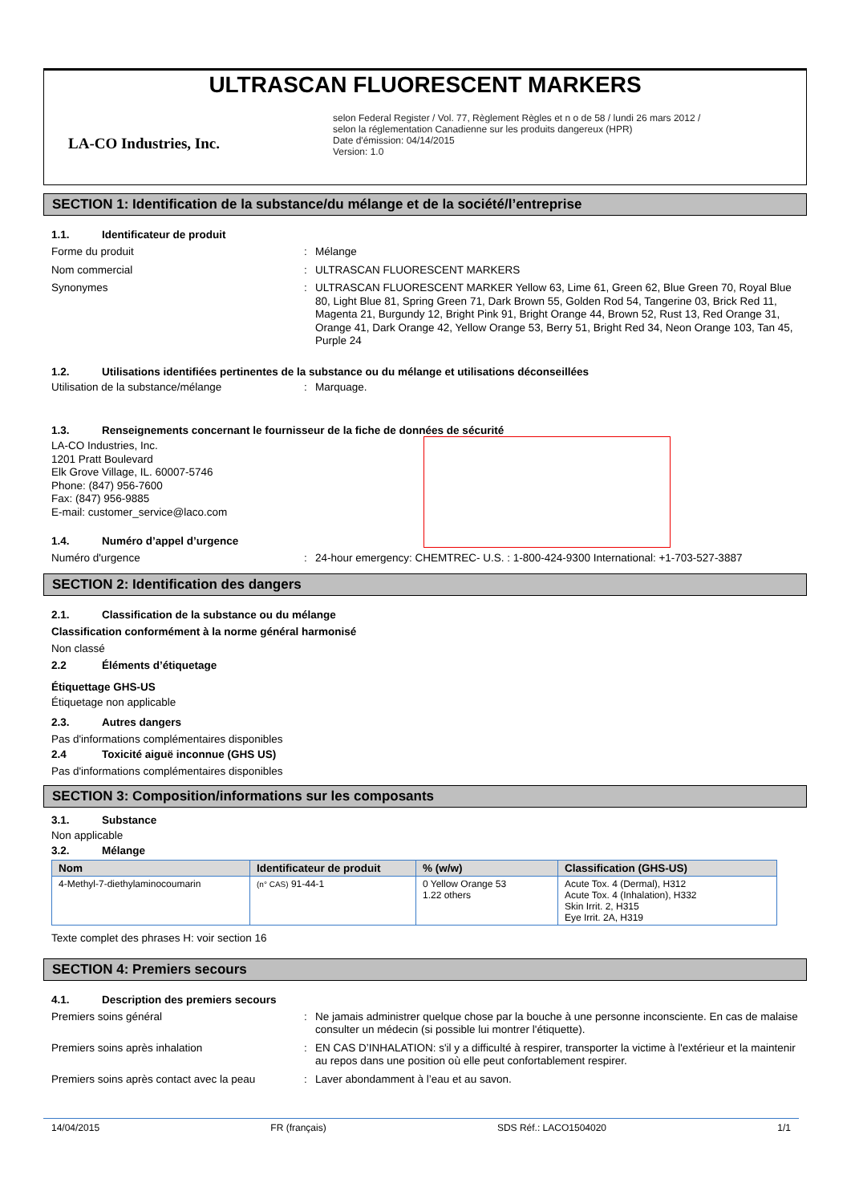ULTRASCAN FLUORESCENT MARKERS
LA-CO Industries, Inc.
selon Federal Register / Vol. 77, Règlement Règles et n o de 58 / lundi 26 mars 2012 /
selon la réglementation Canadienne sur les produits dangereux (HPR)
Date d'émission: 04/14/2015
Version: 1.0
SECTION 1: Identification de la substance/du mélange et de la société/l’entreprise
1.1. Identificateur de produit
Forme du produit : Mélange
Nom commercial : ULTRASCAN FLUORESCENT MARKERS
Synonymes : ULTRASCAN FLUORESCENT MARKER Yellow 63, Lime 61, Green 62, Blue Green 70, Royal Blue 80, Light Blue 81, Spring Green 71, Dark Brown 55, Golden Rod 54, Tangerine 03, Brick Red 11, Magenta 21, Burgundy 12, Bright Pink 91, Bright Orange 44, Brown 52, Rust 13, Red Orange 31, Orange 41, Dark Orange 42, Yellow Orange 53, Berry 51, Bright Red 34, Neon Orange 103, Tan 45, Purple 24
1.2. Utilisations identifiées pertinentes de la substance ou du mélange et utilisations déconseillées
Utilisation de la substance/mélange : Marquage.
1.3. Renseignements concernant le fournisseur de la fiche de données de sécurité
LA-CO Industries, Inc.
1201 Pratt Boulevard
Elk Grove Village, IL. 60007-5746
Phone: (847) 956-7600
Fax: (847) 956-9885
E-mail: customer_service@laco.com
1.4. Numéro d’appel d’urgence
Numéro d'urgence : 24-hour emergency: CHEMTREC- U.S. : 1-800-424-9300 International: +1-703-527-3887
SECTION 2: Identification des dangers
2.1. Classification de la substance ou du mélange
Classification conformément à la norme général harmonisé
Non classé
2.2 Éléments d’étiquetage
Étiquettage GHS-US
Étiquetage non applicable
2.3. Autres dangers
Pas d'informations complémentaires disponibles
2.4 Toxicité aiguë inconnue (GHS US)
Pas d'informations complémentaires disponibles
SECTION 3: Composition/informations sur les composants
3.1. Substance
Non applicable
3.2. Mélange
| Nom | Identificateur de produit | % (w/w) | Classification (GHS-US) |
| --- | --- | --- | --- |
| 4-Methyl-7-diethylaminocoumarin | (n° CAS) 91-44-1 | 0 Yellow Orange 53 1.22 others | Acute Tox. 4 (Dermal), H312 Acute Tox. 4 (Inhalation), H332 Skin Irrit. 2, H315 Eye Irrit. 2A, H319 |
Texte complet des phrases H: voir section 16
SECTION 4: Premiers secours
4.1. Description des premiers secours
Premiers soins général : Ne jamais administrer quelque chose par la bouche à une personne inconsciente. En cas de malaise consulter un médecin (si possible lui montrer l'étiquette).
Premiers soins après inhalation : EN CAS D’INHALATION: s'il y a difficulté à respirer, transporter la victime à l'extérieur et la maintenir au repos dans une position où elle peut confortablement respirer.
Premiers soins après contact avec la peau
: Laver abondamment à l’eau et au savon.
14/04/2015 FR (français) SDS Réf.: LACO1504020 1/1